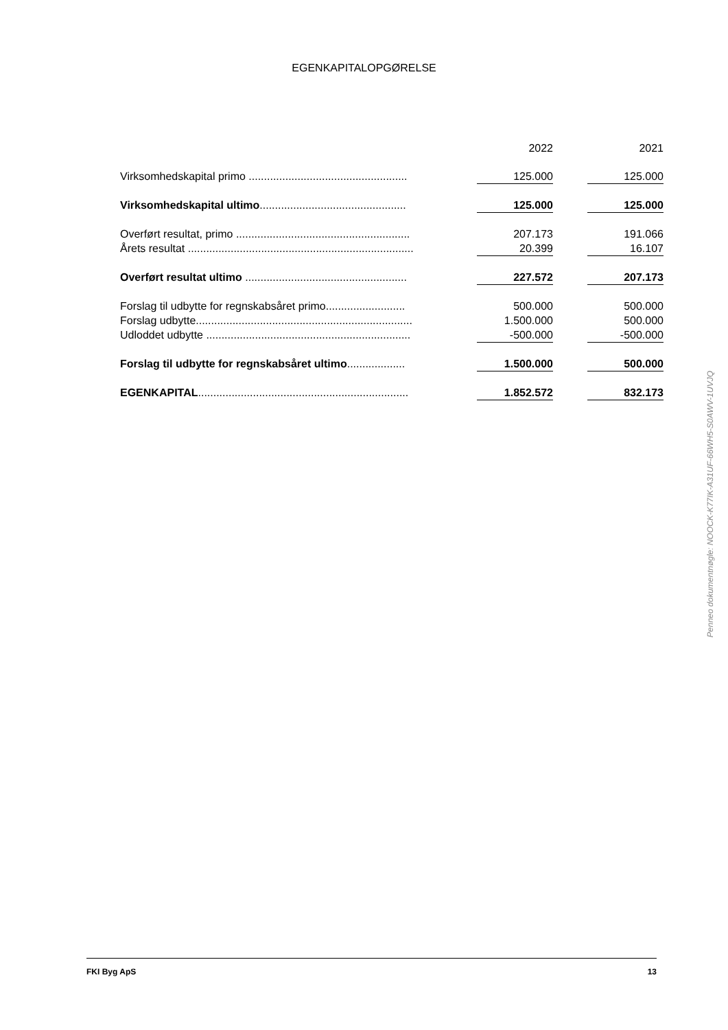EGENKAPITALOPGØRELSE
| | | 2022 | | 2021 |
| Virksomhedskapital primo .................................................... | | 125.000 | | 125.000 |
| Virksomhedskapital ultimo ................................................ | | 125.000 | | 125.000 |
| Overført resultat, primo ......................................................... | | 207.173 | | 191.066 |
| Årets resultat .......................................................................... | | 20.399 | | 16.107 |
| Overført resultat ultimo ..................................................... | | 227.572 | | 207.173 |
| Forslag til udbytte for regnskabsåret primo.......................... | | 500.000 | | 500.000 |
| Forslag udbytte....................................................................... | | 1.500.000 | | 500.000 |
| Udloddet udbytte ................................................................... | | -500.000 | | -500.000 |
| Forslag til udbytte for regnskabsåret ultimo ................... | | 1.500.000 | | 500.000 |
| EGENKAPITAL ..................................................................... | | 1.852.572 | | 832.173 |
Penneo dokumentnøgle: NOOCK-K77IK-A31UF-66WH5-S0AWV-1UVJQ
FKI Byg ApS 13